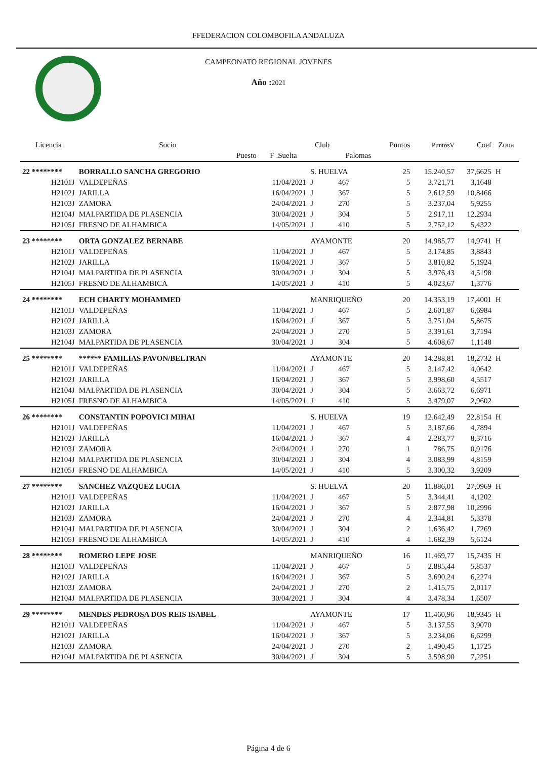FFEDERACION COLOMBOFILA ANDALUZA
CAMPEONATO REGIONAL JOVENES
Año : 2021
| Licencia | Socio | | Club | | Puntos | PuntosV | Coef | Zona |
| --- | --- | --- | --- | --- | --- | --- | --- | --- |
| | Puesto | F .Suelta | | Palomas | | | | |
| 22 ******** | BORRALLO SANCHA GREGORIO | | S. HUELVA | | 25 | 15.240,57 | 37,6625 | H |
| H2101J | VALDEPEÑAS | 11/04/2021 | J | 467 | 5 | 3.721,71 | 3,1648 | |
| H2102J | JARILLA | 16/04/2021 | J | 367 | 5 | 2.612,59 | 10,8466 | |
| H2103J | ZAMORA | 24/04/2021 | J | 270 | 5 | 3.237,04 | 5,9255 | |
| H2104J | MALPARTIDA DE PLASENCIA | 30/04/2021 | J | 304 | 5 | 2.917,11 | 12,2934 | |
| H2105J | FRESNO DE ALHAMBICA | 14/05/2021 | J | 410 | 5 | 2.752,12 | 5,4322 | |
| 23 ******** | ORTA GONZALEZ BERNABE | | AYAMONTE | | 20 | 14.985,77 | 14,9741 | H |
| H2101J | VALDEPEÑAS | 11/04/2021 | J | 467 | 5 | 3.174,85 | 3,8843 | |
| H2102J | JARILLA | 16/04/2021 | J | 367 | 5 | 3.810,82 | 5,1924 | |
| H2104J | MALPARTIDA DE PLASENCIA | 30/04/2021 | J | 304 | 5 | 3.976,43 | 4,5198 | |
| H2105J | FRESNO DE ALHAMBICA | 14/05/2021 | J | 410 | 5 | 4.023,67 | 1,3776 | |
| 24 ******** | ECH CHARTY MOHAMMED | | MANRIQUEÑO | | 20 | 14.353,19 | 17,4001 | H |
| H2101J | VALDEPEÑAS | 11/04/2021 | J | 467 | 5 | 2.601,87 | 6,6984 | |
| H2102J | JARILLA | 16/04/2021 | J | 367 | 5 | 3.751,04 | 5,8675 | |
| H2103J | ZAMORA | 24/04/2021 | J | 270 | 5 | 3.391,61 | 3,7194 | |
| H2104J | MALPARTIDA DE PLASENCIA | 30/04/2021 | J | 304 | 5 | 4.608,67 | 1,1148 | |
| 25 ******** | ****** FAMILIAS PAVON/BELTRAN | | AYAMONTE | | 20 | 14.288,81 | 18,2732 | H |
| H2101J | VALDEPEÑAS | 11/04/2021 | J | 467 | 5 | 3.147,42 | 4,0642 | |
| H2102J | JARILLA | 16/04/2021 | J | 367 | 5 | 3.998,60 | 4,5517 | |
| H2104J | MALPARTIDA DE PLASENCIA | 30/04/2021 | J | 304 | 5 | 3.663,72 | 6,6971 | |
| H2105J | FRESNO DE ALHAMBICA | 14/05/2021 | J | 410 | 5 | 3.479,07 | 2,9602 | |
| 26 ******** | CONSTANTIN POPOVICI MIHAI | | S. HUELVA | | 19 | 12.642,49 | 22,8154 | H |
| H2101J | VALDEPEÑAS | 11/04/2021 | J | 467 | 5 | 3.187,66 | 4,7894 | |
| H2102J | JARILLA | 16/04/2021 | J | 367 | 4 | 2.283,77 | 8,3716 | |
| H2103J | ZAMORA | 24/04/2021 | J | 270 | 1 | 786,75 | 0,9176 | |
| H2104J | MALPARTIDA DE PLASENCIA | 30/04/2021 | J | 304 | 4 | 3.083,99 | 4,8159 | |
| H2105J | FRESNO DE ALHAMBICA | 14/05/2021 | J | 410 | 5 | 3.300,32 | 3,9209 | |
| 27 ******** | SANCHEZ VAZQUEZ LUCIA | | S. HUELVA | | 20 | 11.886,01 | 27,0969 | H |
| H2101J | VALDEPEÑAS | 11/04/2021 | J | 467 | 5 | 3.344,41 | 4,1202 | |
| H2102J | JARILLA | 16/04/2021 | J | 367 | 5 | 2.877,98 | 10,2996 | |
| H2103J | ZAMORA | 24/04/2021 | J | 270 | 4 | 2.344,81 | 5,3378 | |
| H2104J | MALPARTIDA DE PLASENCIA | 30/04/2021 | J | 304 | 2 | 1.636,42 | 1,7269 | |
| H2105J | FRESNO DE ALHAMBICA | 14/05/2021 | J | 410 | 4 | 1.682,39 | 5,6124 | |
| 28 ******** | ROMERO LEPE JOSE | | MANRIQUEÑO | | 16 | 11.469,77 | 15,7435 | H |
| H2101J | VALDEPEÑAS | 11/04/2021 | J | 467 | 5 | 2.885,44 | 5,8537 | |
| H2102J | JARILLA | 16/04/2021 | J | 367 | 5 | 3.690,24 | 6,2274 | |
| H2103J | ZAMORA | 24/04/2021 | J | 270 | 2 | 1.415,75 | 2,0117 | |
| H2104J | MALPARTIDA DE PLASENCIA | 30/04/2021 | J | 304 | 4 | 3.478,34 | 1,6507 | |
| 29 ******** | MENDES PEDROSA DOS REIS ISABEL | | AYAMONTE | | 17 | 11.460,96 | 18,9345 | H |
| H2101J | VALDEPEÑAS | 11/04/2021 | J | 467 | 5 | 3.137,55 | 3,9070 | |
| H2102J | JARILLA | 16/04/2021 | J | 367 | 5 | 3.234,06 | 6,6299 | |
| H2103J | ZAMORA | 24/04/2021 | J | 270 | 2 | 1.490,45 | 1,1725 | |
| H2104J | MALPARTIDA DE PLASENCIA | 30/04/2021 | J | 304 | 5 | 3.598,90 | 7,2251 | |
Página 4 de 6